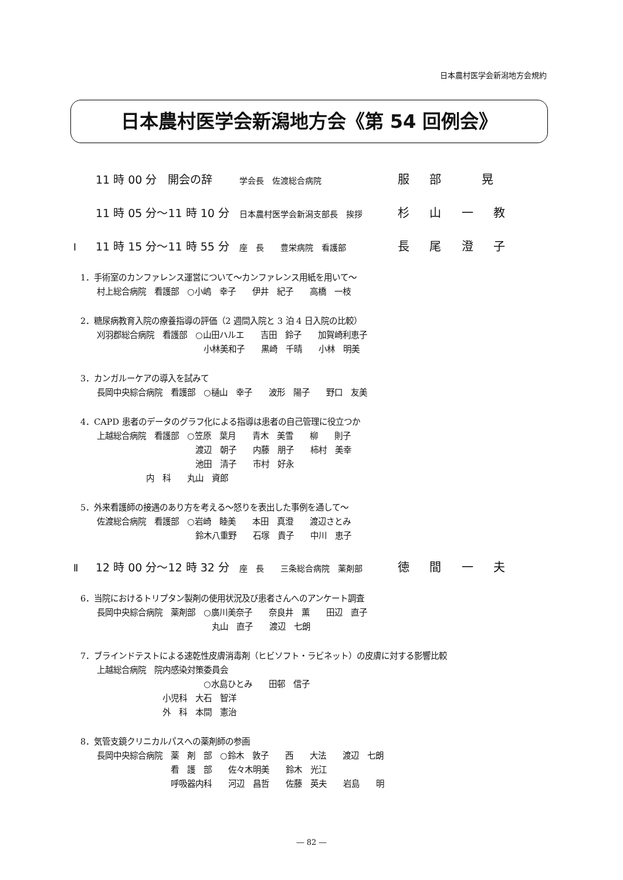日本農村医学会新潟地方会規約
日本農村医学会新潟地方会《第 54 回例会》
11 時 00 分　開会の辞 学会長　佐渡総合病院 服 部　 晃
11 時 05 分～11 時 10 分 日本農村医学会新潟支部長　挨拶 杉 山 一 教
Ⅰ 11 時 15 分～11 時 55 分 座　長　　豊栄病院　看護部 長 尾 澄 子
1．手術室のカンファレンス運営について～カンファレンス用紙を用いて～
　　村上総合病院　看護部　○小嶋　幸子　　伊井　紀子　　高橋　一枝
2．糖尿病教育入院の療養指導の評価（2 週間入院と 3 泊 4 日入院の比較）
　　刈羽郡総合病院　看護部　○山田ハルエ　　吉田　鈴子　　加賀崎利恵子
　　　　　　　　　　　　　　　小林美和子　　黒崎　千晴　　小林　明美
3．カンガルーケアの導入を試みて
　　長岡中央綜合病院　看護部　○樋山　幸子　　波形　陽子　　野口　友美
4．CAPD 患者のデータのグラフ化による指導は患者の自己管理に役立つか
　　上越総合病院　看護部　○笠原　葉月　　青木　美雪　　柳　　則子
　　　　　　　　　　　　　　渡辺　朝子　　内藤　朋子　　柿村　美幸
　　　　　　　　　　　　　　池田　清子　　市村　好永
　　　　　　　　内　科　　丸山　資郎
5．外来看護師の接遇のあり方を考える～怒りを表出した事例を通して～
　　佐渡総合病院　看護部　○岩崎　睦美　　本田　真澄　　渡辺さとみ
　　　　　　　　　　　　　　鈴木八重野　　石塚　貴子　　中川　恵子
Ⅱ 12 時 00 分～12 時 32 分 座　長　　三条総合病院　薬剤部 徳 間 一 夫
6．当院におけるトリプタン製剤の使用状況及び患者さんへのアンケート調査
　　長岡中央綜合病院　薬剤部　○廣川美奈子　　奈良井　薫　　田辺　直子
　　　　　　　　　　　　　　　　丸山　直子　　渡辺　七朗
7．ブラインドテストによる速乾性皮膚消毒剤（ヒビソフト・ラビネット）の皮膚に対する影響比較
　　上越総合病院　院内感染対策委員会
　　　　　　　　　　　　　　　○水島ひとみ　　田邨　信子
　　　　　　　　　　小児科　大石　智洋
　　　　　　　　　　外　科　本間　憲治
8．気管支鏡クリニカルパスへの薬剤師の参画
　　長岡中央綜合病院　薬　剤　部　○鈴木　敦子　　西　　大法　　渡辺　七朗
　　　　　　　　　　　看　護　部　　佐々木明美　　鈴木　光江
　　　　　　　　　　　呼吸器内科　　河辺　昌哲　　佐藤　英夫　　岩島　　明
― 82 ―